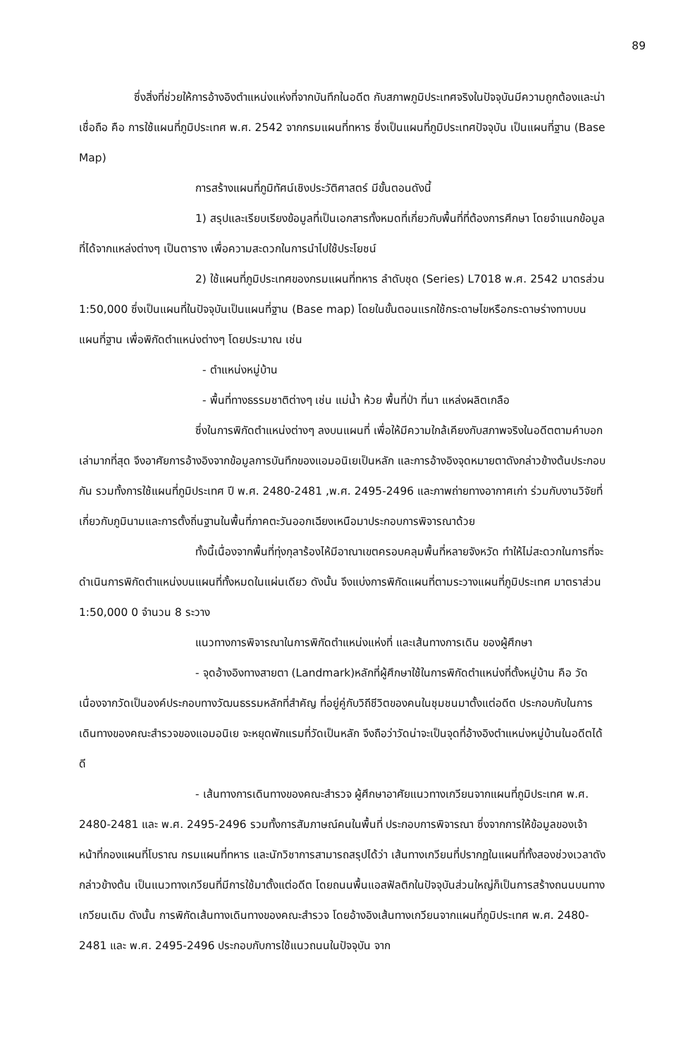89
ซึ่งสิ่งที่ช่วยให้การอ้างอิงตำแหน่งแห่งที่จากบันทึกในอดีต กับสภาพภูมิประเทศจริงในปัจจุบันมีความถูกต้องและน่าเชื่อถือ คือ การใช้แผนที่ภูมิประเทศ พ.ศ. 2542 จากกรมแผนที่ทหาร ซึ่งเป็นแผนที่ภูมิประเทศปัจจุบัน เป็นแผนที่ฐาน (Base Map)
การสร้างแผนที่ภูมิทัศน์เชิงประวัติศาสตร์ มีขั้นตอนดังนี้
1) สรุปและเรียบเรียงข้อมูลที่เป็นเอกสารทั้งหมดที่เกี่ยวกับพื้นที่ที่ต้องการศึกษา โดยจำแนกข้อมูลที่ได้จากแหล่งต่างๆ เป็นตาราง เพื่อความสะดวกในการนำไปใช้ประโยชน์
2) ใช้แผนที่ภูมิประเทศของกรมแผนที่ทหาร ลำดับชุด (Series) L7018 พ.ศ. 2542 มาตรส่วน 1:50,000 ซึ่งเป็นแผนที่ในปัจจุบันเป็นแผนที่ฐาน (Base map) โดยในขั้นตอนแรกใช้กระดาษไขหรือกระดาษร่างทาบบนแผนที่ฐาน เพื่อพิกัดตำแหน่งต่างๆ โดยประมาณ เช่น
- ตำแหน่งหมู่บ้าน
- พื้นที่ทางธรรมชาติต่างๆ เช่น แม่น้ำ ห้วย พื้นที่ป่า ที่นา แหล่งผลิตเกลือ
ซึ่งในการพิกัดตำแหน่งต่างๆ ลงบนแผนที่ เพื่อให้มีความใกล้เคียงกับสภาพจริงในอดีตตามคำบอกเล่ามากที่สุด จึงอาศัยการอ้างอิงจากข้อมูลการบันทึกของแอมอนิเยเป็นหลัก และการอ้างอิงจุดหมายตาดังกล่าวข้างต้นประกอบกัน รวมทั้งการใช้แผนที่ภูมิประเทศ ปี พ.ศ. 2480-2481 ,พ.ศ. 2495-2496 และภาพถ่ายทางอากาศเก่า ร่วมกับงานวิจัยที่เกี่ยวกับภูมินามและการตั้งถิ่นฐานในพื้นที่ภาคตะวันออกเฉียงเหนือมาประกอบการพิจารณาด้วย
ทั้งนี้เนื่องจากพื้นที่ทุ่งกุลาร้องไห้มีอาณาเขตครอบคลุมพื้นที่หลายจังหวัด ทำให้ไม่สะดวกในการที่จะดำเนินการพิกัดตำแหน่งบนแผนที่ทั้งหมดในแผ่นเดียว ดังนั้น จึงแบ่งการพิกัดแผนที่ตามระวางแผนที่ภูมิประเทศ มาตราส่วน 1:50,000 0 จำนวน 8 ระวาง
แนวทางการพิจารณาในการพิกัดตำแหน่งแห่งที่ และเส้นทางการเดิน ของผู้ศึกษา
- จุดอ้างอิงทางสายตา (Landmark)หลักที่ผู้ศึกษาใช้ในการพิกัดตำแหน่งที่ตั้งหมู่บ้าน คือ วัด เนื่องจากวัดเป็นองค์ประกอบทางวัฒนธรรมหลักที่สำคัญ ที่อยู่คู่กับวิถีชีวิตของคนในชุมชนมาตั้งแต่อดีต ประกอบกับในการเดินทางของคณะสำรวจของแอมอนิเย จะหยุดพักแรมที่วัดเป็นหลัก จึงถือว่าวัดน่าจะเป็นจุดที่อ้างอิงตำแหน่งหมู่บ้านในอดีตได้ดี
- เส้นทางการเดินทางของคณะสำรวจ ผู้ศึกษาอาศัยแนวทางเกวียนจากแผนที่ภูมิประเทศ พ.ศ. 2480-2481 และ พ.ศ. 2495-2496 รวมทั้งการสัมภาษณ์คนในพื้นที่ ประกอบการพิจารณา ซึ่งจากการให้ข้อมูลของเจ้าหน้าที่กองแผนที่โบราณ กรมแผนที่ทหาร และนักวิชาการสามารถสรุปได้ว่า เส้นทางเกวียนที่ปรากฏในแผนที่ทั้งสองช่วงเวลาดังกล่าวข้างต้น เป็นแนวทางเกวียนที่มีการใช้มาตั้งแต่อดีต โดยถนนพื้นแอสฟัลติกในปัจจุบันส่วนใหญ่ก็เป็นการสร้างถนนบนทางเกวียนเดิม ดังนั้น การพิกัดเส้นทางเดินทางของคณะสำรวจ โดยอ้างอิงเส้นทางเกวียนจากแผนที่ภูมิประเทศ พ.ศ. 2480-2481 และ พ.ศ. 2495-2496 ประกอบกับการใช้แนวถนนในปัจจุบัน จาก